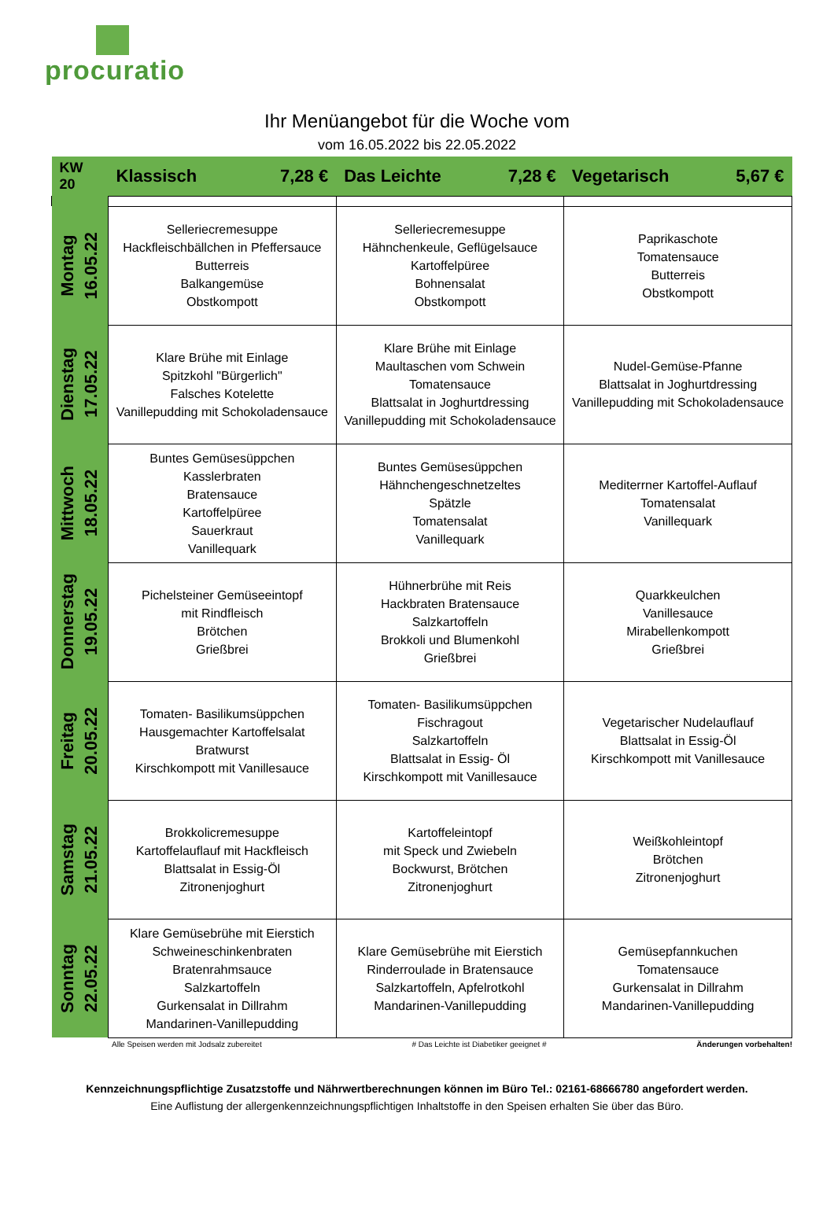procuratio
Ihr Menüangebot für die Woche vom
vom 16.05.2022 bis 22.05.2022
| KW 20 | Klassisch 7,28 € | Das Leichte 7,28 € | Vegetarisch 5,67 € |
| --- | --- | --- | --- |
| Montag 16.05.22 | Selleriecremesuppe Hackfleischbällchen in Pfeffersauce Butterreis Balkangemüse Obstkompott | Selleriecremesuppe Hähnchenkeule, Geflügelsauce Kartoffelpüree Bohnensalat Obstkompott | Paprikaschote Tomatensauce Butterreis Obstkompott |
| Dienstag 17.05.22 | Klare Brühe mit Einlage Spitzkohl "Bürgerlich" Falsches Kotelette Vanillepudding mit Schokoladensauce | Klare Brühe mit Einlage Maultaschen vom Schwein Tomatensauce Blattsalat in Joghurtdressing Vanillepudding mit Schokoladensauce | Nudel-Gemüse-Pfanne Blattsalat in Joghurtdressing Vanillepudding mit Schokoladensauce |
| Mittwoch 18.05.22 | Buntes Gemüsesüppchen Kasslerbraten Bratensauce Kartoffelpüree Sauerkraut Vanillequark | Buntes Gemüsesüppchen Hähnchengeschnetzeltes Spätzle Tomatensalat Vanillequark | Mediterrner Kartoffel-Auflauf Tomatensalat Vanillequark |
| Donnerstag 19.05.22 | Pichelsteiner Gemüseeintopf mit Rindfleisch Brötchen Grießbrei | Hühnerbrühe mit Reis Hackbraten Bratensauce Salzkartoffeln Brokkoli und Blumenkohl Grießbrei | Quarkkeulchen Vanillesauce Mirabellenkompott Grießbrei |
| Freitag 20.05.22 | Tomaten- Basilikumsüppchen Hausgemachter Kartoffelsalat Bratwurst Kirschkompott mit Vanillesauce | Tomaten- Basilikumsüppchen Fischragout Salzkartoffeln Blattsalat in Essig- Öl Kirschkompott mit Vanillesauce | Vegetarischer Nudelauflauf Blattsalat in Essig-Öl Kirschkompott mit Vanillesauce |
| Samstag 21.05.22 | Brokkolicremesuppe Kartoffelauflauf mit Hackfleisch Blattsalat in Essig-Öl Zitronenjoghurt | Kartoffeleintopf mit Speck und Zwiebeln Bockwurst, Brötchen Zitronenjoghurt | Weißkohleintopf Brötchen Zitronenjoghurt |
| Sonntag 22.05.22 | Klare Gemüsebrühe mit Eierstich Schweineschinkenbraten Bratenrahmsauce Salzkartoffeln Gurkensalat in Dillrahm Mandarinen-Vanillepudding | Klare Gemüsebrühe mit Eierstich Rinderroulade in Bratensauce Salzkartoffeln, Apfelrotkohl Mandarinen-Vanillepudding | Gemüsepfannkuchen Tomatensauce Gurkensalat in Dillrahm Mandarinen-Vanillepudding |
Alle Speisen werden mit Jodsalz zubereitet # Das Leichte ist Diabetiker geeignet # Änderungen vorbehalten!
Kennzeichnungspflichtige Zusatzstoffe und Nährwertberechnungen können im Büro Tel.: 02161-68666780 angefordert werden.
Eine Auflistung der allergenkennzeichnungspflichtigen Inhaltstoffe in den Speisen erhalten Sie über das Büro.